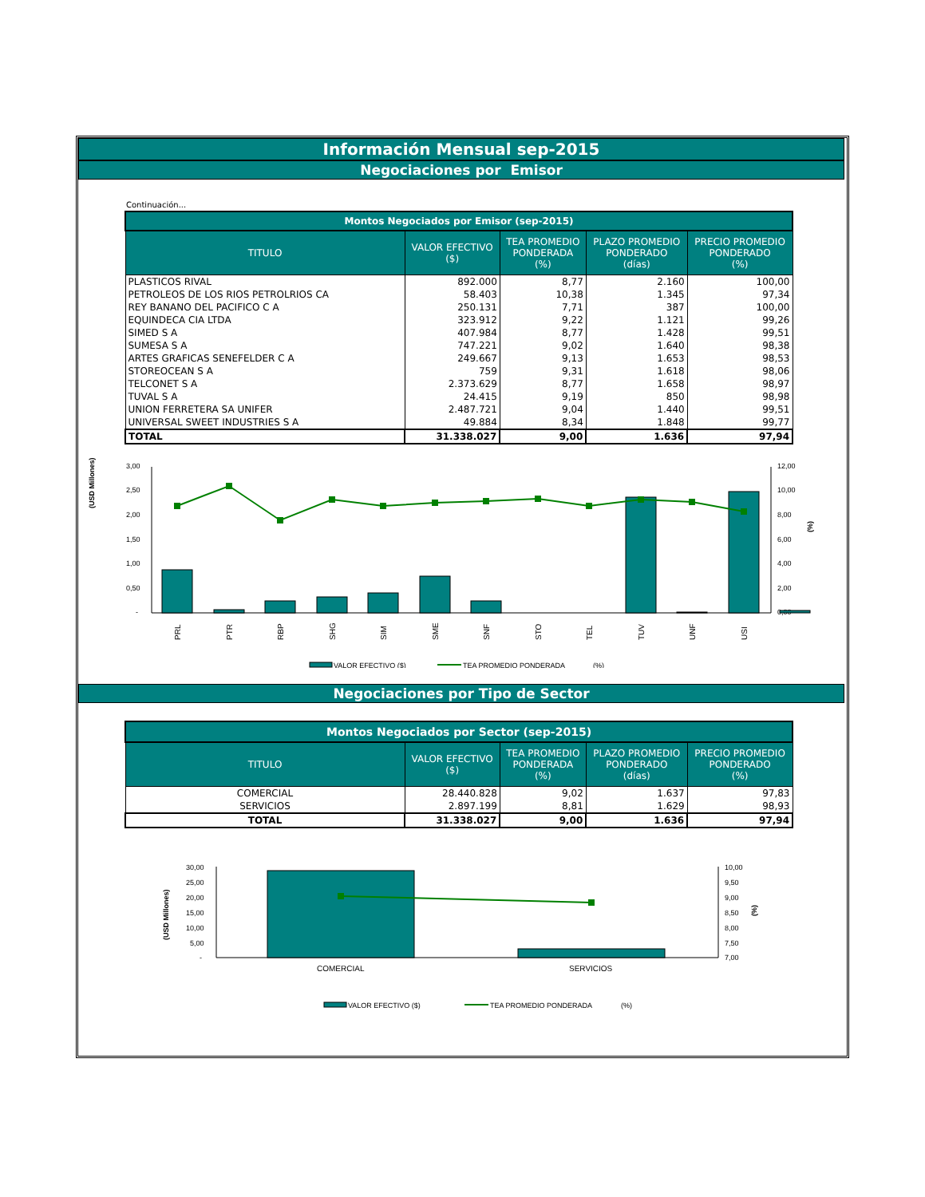Información Mensual sep-2015
Negociaciones por Emisor
Continuación...
| Montos Negociados por Emisor (sep-2015) | | | | |
| --- | --- | --- | --- | --- |
| TITULO | VALOR EFECTIVO ($) | TEA PROMEDIO PONDERADA (%) | PLAZO PROMEDIO PONDERADO (días) | PRECIO PROMEDIO PONDERADO (%) |
| PLASTICOS RIVAL | 892.000 | 8,77 | 2.160 | 100,00 |
| PETROLEOS DE LOS RIOS PETROLRIOS CA | 58.403 | 10,38 | 1.345 | 97,34 |
| REY BANANO DEL PACIFICO C A | 250.131 | 7,71 | 387 | 100,00 |
| EQUINDECA CIA LTDA | 323.912 | 9,22 | 1.121 | 99,26 |
| SIMED S A | 407.984 | 8,77 | 1.428 | 99,51 |
| SUMESA S A | 747.221 | 9,02 | 1.640 | 98,38 |
| ARTES GRAFICAS SENEFELDER C A | 249.667 | 9,13 | 1.653 | 98,53 |
| STOREOCEAN S A | 759 | 9,31 | 1.618 | 98,06 |
| TELCONET S A | 2.373.629 | 8,77 | 1.658 | 98,97 |
| TUVAL S A | 24.415 | 9,19 | 850 | 98,98 |
| UNION FERRETERA SA UNIFER | 2.487.721 | 9,04 | 1.440 | 99,51 |
| UNIVERSAL SWEET INDUSTRIES S A | 49.884 | 8,34 | 1.848 | 99,77 |
| TOTAL | 31.338.027 | 9,00 | 1.636 | 97,94 |
(USD Millones)
3,00
2,50
2,00
1,50
1,00
0,50
-
12,00
10,00
8,00
6,00
4,00
2,00
0,00
(%)
PRL
PTR
RBP
SHG
SIM
SME
SNF
STO
TEL
TUV
UNF
USI
VALOR EFECTIVO ($)
TEA PROMEDIO PONDERADA
(%)
Negociaciones por Tipo de Sector
| Montos Negociados por Sector (sep-2015) | | | | |
| --- | --- | --- | --- | --- |
| TITULO | VALOR EFECTIVO ($) | TEA PROMEDIO PONDERADA (%) | PLAZO PROMEDIO PONDERADO (días) | PRECIO PROMEDIO PONDERADO (%) |
| COMERCIAL | 28.440.828 | 9,02 | 1.637 | 97,83 |
| SERVICIOS | 2.897.199 | 8,81 | 1.629 | 98,93 |
| TOTAL | 31.338.027 | 9,00 | 1.636 | 97,94 |
(USD Millones)
30,00
25,00
20,00
15,00
10,00
5,00
-
10,00
9,50
9,00
8,50
8,00
7,50
7,00
(%)
COMERCIAL
SERVICIOS
VALOR EFECTIVO ($)
TEA PROMEDIO PONDERADA
(%)